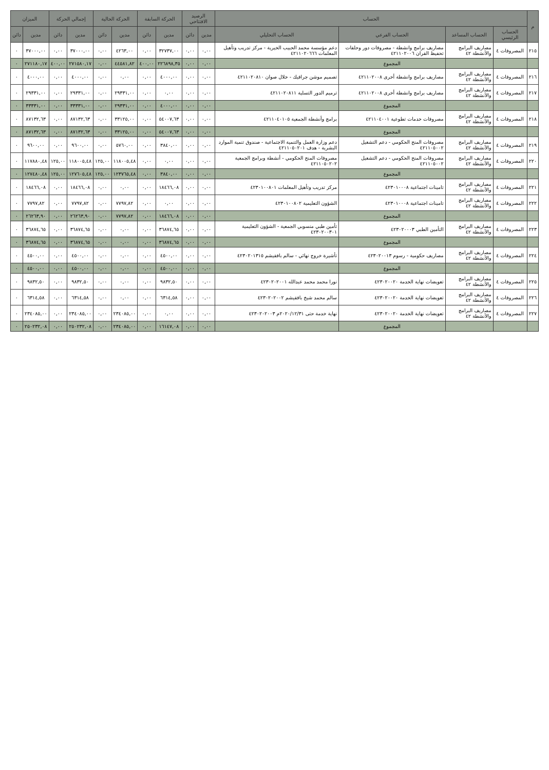| م | الحساب | | | | الرصيد الافتتاحي | | الحركة السابقة | | الحركة الحالية | | إجمالي الحركة | | الميزان | |
| --- | --- | --- | --- | --- | --- | --- | --- | --- | --- | --- | --- | --- | --- | --- |
| | الحساب الرئيسي | الحساب المساعد | الحساب الفرعي | الحساب التحليلي | مدين | دائن | مدين | دائن | مدين | دائن | مدين | دائن | مدين | دائن |
| ٢١٥ | المصروفات ٤ | مصاريف البرامج والأنشطة ٤٢ | مصاريف برامج وانشطة - مصروفات دور وحلقات تحفيظ القران ٤٢١١٠٢٠٠٦ | دعم مؤسسة محمد الحبيب الخيرية - مركز تدريب وتأهيل المعلمات ٤٢١١٠٢٠٦٦٦ | ٠,٠٠ | ٠,٠٠ | ٣٢٧٣٧,٠٠ | ٠,٠٠ | ٤٢٦٣,٠٠ | ٠,٠٠ | ٣٧٠٠٠,٠٠ | ٠,٠٠ | ٣٧٠٠٠,٠٠ | ٠ |
| | | | المجموع | | ٠,٠٠ | ٠,٠٠ | ٢٢٦٨٩٨,٣٥ | ٤٠٠,٠٠ | ٤٤٥٨١,٨٢ | ٠,٠٠ | ٢٧١٥٨٠,١٧ | ٤٠٠,٠٠ | ٢٧١١٨٠,١٧ | ٠ |
| ٢١٦ | المصروفات ٤ | مصاريف البرامج والأنشطة ٤٢ | مصاريف برامج وانشطة أخرى ٤٢١١٠٢٠٠٨ | تصميم موشن جرافيك - خلال صوان ٤٢١١٠٢٠٨١٠ | ٠,٠٠ | ٠,٠٠ | ٤٠٠٠,٠٠ | ٠,٠٠ | ٠,٠٠ | ٠,٠٠ | ٤٠٠٠,٠٠ | ٠,٠٠ | ٤٠٠٠,٠٠ | ٠ |
| ٢١٧ | المصروفات ٤ | مصاريف البرامج والأنشطة ٤٢ | مصاريف برامج وانشطة أخرى ٤٢١١٠٢٠٠٨ | ترميم الدور التسلية ٤٢١١٠٢٠٨١١ | ٠,٠٠ | ٠,٠٠ | ٠,٠٠ | ٠,٠٠ | ٢٩٣٣١,٠٠ | ٠,٠٠ | ٢٩٣٣١,٠٠ | ٠,٠٠ | ٢٩٣٣١,٠٠ | ٠ |
| | | | المجموع | | ٠,٠٠ | ٠,٠٠ | ٤٠٠٠,٠٠ | ٠,٠٠ | ٢٩٣٣١,٠٠ | ٠,٠٠ | ٣٣٣٣١,٠٠ | ٠,٠٠ | ٣٣٣٣١,٠٠ | ٠ |
| ٢١٨ | المصروفات ٤ | مصاريف البرامج والأنشطة ٤٢ | مصروفات خدمات تطوعية ٤٢١١٠٤٠٠١ | برامج وأنشطة الجمعية ٤٢١١٠٤٠١٠٥ | ٠,٠٠ | ٠,٠٠ | ٥٤٠٠٧,٦٣ | ٠,٠٠ | ٣٣١٢٥,٠٠ | ٠,٠٠ | ٨٧١٣٢,٦٣ | ٠,٠٠ | ٨٧١٣٢,٦٣ | ٠ |
| | | | المجموع | | ٠,٠٠ | ٠,٠٠ | ٥٤٠٠٧,٦٣ | ٠,٠٠ | ٣٣١٢٥,٠٠ | ٠,٠٠ | ٨٧١٣٢,٦٣ | ٠,٠٠ | ٨٧١٣٢,٦٣ | ٠ |
| ٢١٩ | المصروفات ٤ | مصاريف البرامج والأنشطة ٤٢ | مصروفات المنح الحكومي - دعم التشغيل ٤٢١١٠٥٠٠٢ | دعم وزارة العمل والتنمية الاجتماعية - صندوق تنمية الموارد البشرية - هدف ٤٢١١٠٥٠٢٠١ | ٠,٠٠ | ٠,٠٠ | ٣٨٤٠,٠٠ | ٠,٠٠ | ٥٧٦٠,٠٠ | ٠,٠٠ | ٩٦٠٠,٠٠ | ٠,٠٠ | ٩٦٠٠,٠٠ | ٠ |
| ٢٢٠ | المصروفات ٤ | مصاريف البرامج والأنشطة ٤٢ | مصروفات المنح الحكومي - دعم التشغيل ٤٢١١٠٥٠٠٢ | مصروفات المنح الحكومي - أنشطة وبرامج الجمعية ٤٢١١٠٥٠٢٠٢ | ٠,٠٠ | ٠,٠٠ | ٠,٠٠ | ٠,٠٠ | ١١٨٠٠٥,٤٨ | ١٢٥,٠٠ | ١١٨٠٠٥,٤٨ | ١٢٥,٠٠ | ١١٧٨٨٠,٤٨ | ٠ |
| | | | المجموع | | ٠,٠٠ | ٠,٠٠ | ٣٨٤٠,٠٠ | ٠,٠٠ | ١٢٣٧٦٥,٤٨ | ١٢٥,٠٠ | ١٢٧٦٠٥,٤٨ | ١٢٥,٠٠ | ١٢٧٤٨٠,٤٨ | ٠ |
| ٢٢١ | المصروفات ٤ | مصاريف البرامج والأنشطة ٤٢ | تامينات اجتماعية ٤٢٣٠١٠٠٠٨ | مركز تدريب وتأهيل المعلمات ٤٢٣٠١٠٠٨٠١ | ٠,٠٠ | ٠,٠٠ | ١٨٤٦٦,٠٨ | ٠,٠٠ | ٠,٠٠ | ٠,٠٠ | ١٨٤٦٦,٠٨ | ٠,٠٠ | ١٨٤٦٦,٠٨ | ٠ |
| ٢٢٢ | المصروفات ٤ | مصاريف البرامج والأنشطة ٤٢ | تامينات اجتماعية ٤٢٣٠١٠٠٠٨ | الشؤون التعليمية ٤٢٣٠١٠٠٨٠٢ | ٠,٠٠ | ٠,٠٠ | ٠,٠٠ | ٠,٠٠ | ٧٧٩٧,٨٢ | ٠,٠٠ | ٧٧٩٧,٨٢ | ٠,٠٠ | ٧٧٩٧,٨٢ | ٠ |
| | | | المجموع | | ٠,٠٠ | ٠,٠٠ | ١٨٤٦٦,٠٨ | ٠,٠٠ | ٧٧٩٧,٨٢ | ٠,٠٠ | ٢٦٢٦٣,٩٠ | ٠,٠٠ | ٢٦٢٦٣,٩٠ | ٠ |
| ٢٢٣ | المصروفات ٤ | مصاريف البرامج والأنشطة ٤٢ | التأمين الطبي ٤٢٣٠٢٠٠٠٣ | تأمين طبي منسوبي الجمعية - الشؤون التعليمية ٤٢٣٠٢٠٠٣٠١ | ٠,٠٠ | ٠,٠٠ | ٣٦٨٧٤,٦٥ | ٠,٠٠ | ٠,٠٠ | ٠,٠٠ | ٣٦٨٧٤,٦٥ | ٠,٠٠ | ٣٦٨٧٤,٦٥ | ٠ |
| | | | المجموع | | ٠,٠٠ | ٠,٠٠ | ٣٦٨٧٤,٦٥ | ٠,٠٠ | ٠,٠٠ | ٠,٠٠ | ٣٦٨٧٤,٦٥ | ٠,٠٠ | ٣٦٨٧٤,٦٥ | ٠ |
| ٢٢٤ | المصروفات ٤ | مصاريف البرامج والأنشطة ٤٢ | مصاريف حكومية - رسوم ٤٢٣٠٢٠٠١٣ | تأشيرة خروج نهائي - سالم بافقيشم ٤٢٣٠٢٠١٣١٥ | ٠,٠٠ | ٠,٠٠ | ٤٥٠٠,٠٠ | ٠,٠٠ | ٠,٠٠ | ٠,٠٠ | ٤٥٠٠,٠٠ | ٠,٠٠ | ٤٥٠٠,٠٠ | ٠ |
| | | | المجموع | | ٠,٠٠ | ٠,٠٠ | ٤٥٠٠,٠٠ | ٠,٠٠ | ٠,٠٠ | ٠,٠٠ | ٤٥٠٠,٠٠ | ٠,٠٠ | ٤٥٠٠,٠٠ | ٠ |
| ٢٢٥ | المصروفات ٤ | مصاريف البرامج والأنشطة ٤٢ | تعويضات نهاية الخدمة ٤٢٣٠٢٠٠٢٠ | نورا محمد محمد عبدالله ٤٢٣٠٢٠٢٠٠١ | ٠,٠٠ | ٠,٠٠ | ٩٨٣٢,٥٠ | ٠,٠٠ | ٠,٠٠ | ٠,٠٠ | ٩٨٣٢,٥٠ | ٠,٠٠ | ٩٨٣٢,٥٠ | ٠ |
| ٢٢٦ | المصروفات ٤ | مصاريف البرامج والأنشطة ٤٢ | تعويضات نهاية الخدمة ٤٢٣٠٢٠٠٢٠ | سالم محمد شيخ بافقيشم ٤٢٣٠٢٠٢٠٠٢ | ٠,٠٠ | ٠,٠٠ | ٦٣١٤,٥٨ | ٠,٠٠ | ٠,٠٠ | ٠,٠٠ | ٦٣١٤,٥٨ | ٠,٠٠ | ٦٣١٤,٥٨ | ٠ |
| ٢٢٧ | المصروفات ٤ | مصاريف البرامج والأنشطة ٤٢ | تعويضات نهاية الخدمة ٤٢٣٠٢٠٠٢٠ | نهاية خدمة حتى ٢٠٢٠/١٢/٣١م ٤٢٣٠٢٠٢٠٠٣ | ٠,٠٠ | ٠,٠٠ | ٠,٠٠ | ٠,٠٠ | ٢٣٤٠٨٥,٠٠ | ٠,٠٠ | ٢٣٤٠٨٥,٠٠ | ٠,٠٠ | ٢٣٤٠٨٥,٠٠ | ٠ |
| | | | المجموع | | ٠,٠٠ | ٠,٠٠ | ١٦١٤٧,٠٨ | ٠,٠٠ | ٢٣٤٠٨٥,٠٠ | ٠,٠٠ | ٢٥٠٢٣٢,٠٨ | ٠,٠٠ | ٢٥٠٢٣٢,٠٨ | ٠ |